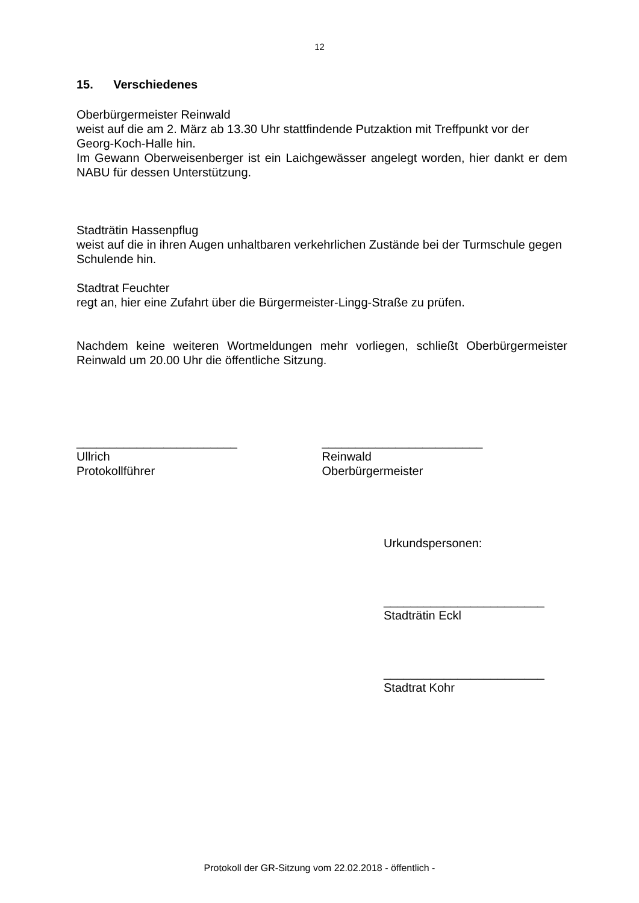12
15. Verschiedenes
Oberbürgermeister Reinwald
weist auf die am 2. März ab 13.30 Uhr stattfindende Putzaktion mit Treffpunkt vor der Georg-Koch-Halle hin.
Im Gewann Oberweisenberger ist ein Laichgewässer angelegt worden, hier dankt er dem NABU für dessen Unterstützung.
Stadträtin Hassenpflug
weist auf die in ihren Augen unhaltbaren verkehrlichen Zustände bei der Turmschule gegen Schulende hin.
Stadtrat Feuchter
regt an, hier eine Zufahrt über die Bürgermeister-Lingg-Straße zu prüfen.
Nachdem keine weiteren Wortmeldungen mehr vorliegen, schließt Oberbürgermeister Reinwald um 20.00 Uhr die öffentliche Sitzung.
________________________
Ullrich
Protokollführer
________________________
Reinwald
Oberbürgermeister
Urkundspersonen:
________________________
Stadträtin Eckl
________________________
Stadtrat Kohr
Protokoll der GR-Sitzung vom 22.02.2018 - öffentlich -